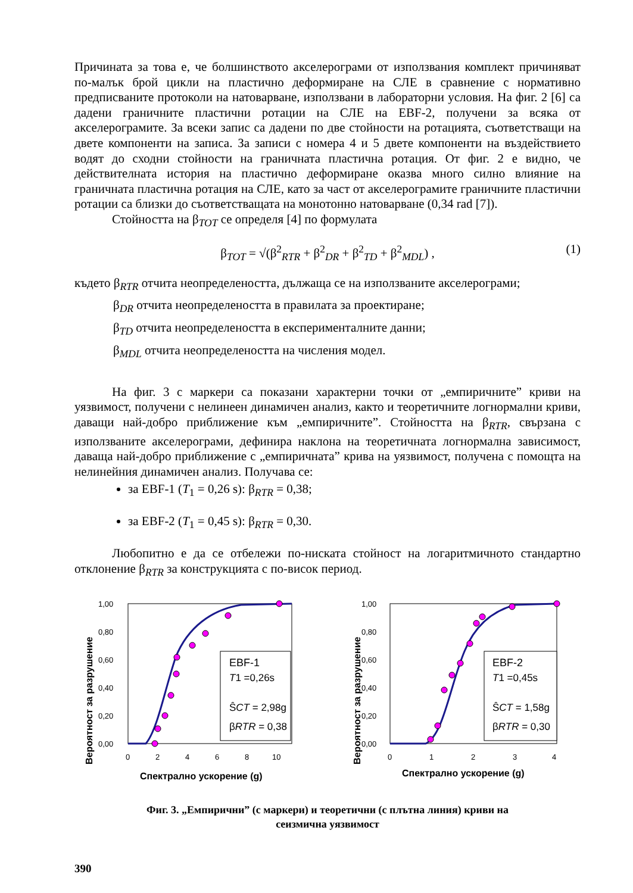Причината за това е, че болшинството акселерограми от използвания комплект причиняват по-малък брой цикли на пластично деформиране на СЛЕ в сравнение с нормативно предписваните протоколи на натоварване, използвани в лабораторни условия. На фиг. 2 [6] са дадени граничните пластични ротации на СЛЕ на EBF-2, получени за всяка от акселерограмите. За всеки запис са дадени по две стойности на ротацията, съответстващи на двете компоненти на записа. За записи с номера 4 и 5 двете компоненти на въздействието водят до сходни стойности на граничната пластична ротация. От фиг. 2 е видно, че действителната история на пластично деформиране оказва много силно влияние на граничната пластична ротация на СЛЕ, като за част от акселерограмите граничните пластични ротации са близки до съответстващата на монотонно натоварване (0,34 rad [7]).
Стойността на β<sub>TOT</sub> се определя [4] по формулата
β<sub>TOT</sub> = √(β<sup>2</sup><sub>RTR</sub> + β<sup>2</sup><sub>DR</sub> + β<sup>2</sup><sub>TD</sub> + β<sup>2</sup><sub>MDL</sub>) , (1)
където β<sub>RTR</sub> отчита неопределеността, дължаща се на използваните акселерограми;
β<sub>DR</sub> отчита неопределеността в правилата за проектиране;
β<sub>TD</sub> отчита неопределеността в експерименталните данни;
β<sub>MDL</sub> отчита неопределеността на числения модел.
На фиг. 3 с маркери са показани характерни точки от „емпиричните” криви на уязвимост, получени с нелинеен динамичен анализ, както и теоретичните логнормални криви, даващи най-добро приближение към „емпиричните”. Стойността на β<sub>RTR</sub>, свързана с използваните акселерограми, дефинира наклона на теоретичната логнормална зависимост, даваща най-добро приближение с „емпиричната” крива на уязвимост, получена с помощта на нелинейния динамичен анализ. Получава се:
за EBF-1 (T<sub>1</sub> = 0,26 s): β<sub>RTR</sub> = 0,38;
за EBF-2 (T<sub>1</sub> = 0,45 s): β<sub>RTR</sub> = 0,30.
Любопитно е да се отбележи по-ниската стойност на логаритмичното стандартно отклонение β<sub>RTR</sub> за конструкцията с по-висок период.
Вероятност за разрушение
1,00
0,80
0,60
0,40
0,20
0,00
0
2
4
6
8
10
EBF-1
T1 =0,26s
ŜCT = 2,98g
βRTR = 0,38
Спектрално ускорение (g)
Вероятност за разрушение
1,00
0,80
0,60
0,40
0,20
0,00
0
1
2
3
4
EBF-2
T1 =0,45s
ŜCT = 1,58g
βRTR = 0,30
Спектрално ускорение (g)
Фиг. 3. „Емпирични” (с маркери) и теоретични (с плътна линия) криви на
сеизмична уязвимост
390